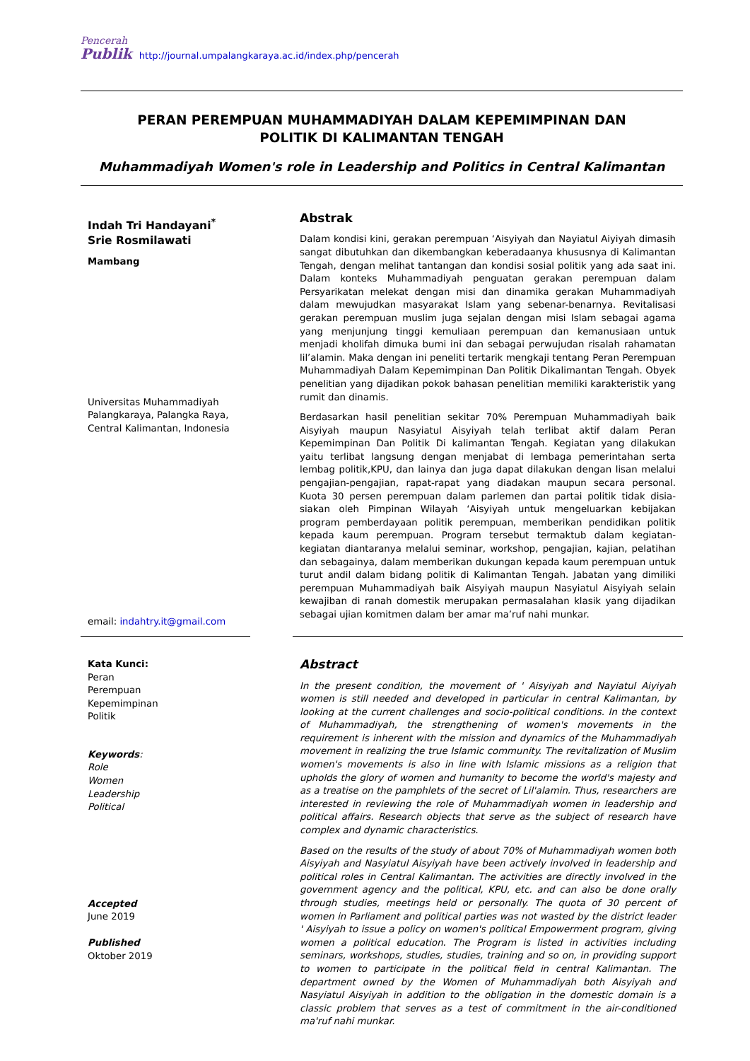Pencerah
Publik http://journal.umpalangkaraya.ac.id/index.php/pencerah
PERAN PEREMPUAN MUHAMMADIYAH DALAM KEPEMIMPINAN DAN
POLITIK DI KALIMANTAN TENGAH
Muhammadiyah Women's role in Leadership and Politics in Central Kalimantan
Indah Tri Handayani<sup>*</sup>
Srie Rosmilawati
Mambang
Universitas Muhammadiyah Palangkaraya, Palangka Raya, Central Kalimantan, Indonesia
email: indahtry.it@gmail.com
Abstrak
Dalam kondisi kini, gerakan perempuan ‘Aisyiyah dan Nayiatul Aiyiyah dimasih sangat dibutuhkan dan dikembangkan keberadaanya khususnya di Kalimantan Tengah, dengan melihat tantangan dan kondisi sosial politik yang ada saat ini. Dalam konteks Muhammadiyah penguatan gerakan perempuan dalam Persyarikatan melekat dengan misi dan dinamika gerakan Muhammadiyah dalam mewujudkan masyarakat Islam yang sebenar-benarnya. Revitalisasi gerakan perempuan muslim juga sejalan dengan misi Islam sebagai agama yang menjunjung tinggi kemuliaan perempuan dan kemanusiaan untuk menjadi kholifah dimuka bumi ini dan sebagai perwujudan risalah rahamatan lil’alamin. Maka dengan ini peneliti tertarik mengkaji tentang Peran Perempuan Muhammadiyah Dalam Kepemimpinan Dan Politik Dikalimantan Tengah. Obyek penelitian yang dijadikan pokok bahasan penelitian memiliki karakteristik yang rumit dan dinamis.
Berdasarkan hasil penelitian sekitar 70% Perempuan Muhammadiyah baik Aisyiyah maupun Nasyiatul Aisyiyah telah terlibat aktif dalam Peran Kepemimpinan Dan Politik Di kalimantan Tengah. Kegiatan yang dilakukan yaitu terlibat langsung dengan menjabat di lembaga pemerintahan serta lembag politik,KPU, dan lainya dan juga dapat dilakukan dengan lisan melalui pengajian-pengajian, rapat-rapat yang diadakan maupun secara personal. Kuota 30 persen perempuan dalam parlemen dan partai politik tidak disia-siakan oleh Pimpinan Wilayah ‘Aisyiyah untuk mengeluarkan kebijakan program pemberdayaan politik perempuan, memberikan pendidikan politik kepada kaum perempuan. Program tersebut termaktub dalam kegiatan-kegiatan diantaranya melalui seminar, workshop, pengajian, kajian, pelatihan dan sebagainya, dalam memberikan dukungan kepada kaum perempuan untuk turut andil dalam bidang politik di Kalimantan Tengah. Jabatan yang dimiliki perempuan Muhammadiyah baik Aisyiyah maupun Nasyiatul Aisyiyah selain kewajiban di ranah domestik merupakan permasalahan klasik yang dijadikan sebagai ujian komitmen dalam ber amar ma’ruf nahi munkar.
Kata Kunci:
Peran
Perempuan
Kepemimpinan
Politik
Keywords:
Role
Women
Leadership
Political
Accepted
June 2019
Published
Oktober 2019
Abstract
In the present condition, the movement of ' Aisyiyah and Nayiatul Aiyiyah women is still needed and developed in particular in central Kalimantan, by looking at the current challenges and socio-political conditions. In the context of Muhammadiyah, the strengthening of women's movements in the requirement is inherent with the mission and dynamics of the Muhammadiyah movement in realizing the true Islamic community. The revitalization of Muslim women's movements is also in line with Islamic missions as a religion that upholds the glory of women and humanity to become the world's majesty and as a treatise on the pamphlets of the secret of Lil'alamin. Thus, researchers are interested in reviewing the role of Muhammadiyah women in leadership and political affairs. Research objects that serve as the subject of research have complex and dynamic characteristics.
Based on the results of the study of about 70% of Muhammadiyah women both Aisyiyah and Nasyiatul Aisyiyah have been actively involved in leadership and political roles in Central Kalimantan. The activities are directly involved in the government agency and the political, KPU, etc. and can also be done orally through studies, meetings held or personally. The quota of 30 percent of women in Parliament and political parties was not wasted by the district leader ' Aisyiyah to issue a policy on women's political Empowerment program, giving women a political education. The Program is listed in activities including seminars, workshops, studies, studies, training and so on, in providing support to women to participate in the political field in central Kalimantan. The department owned by the Women of Muhammadiyah both Aisyiyah and Nasyiatul Aisyiyah in addition to the obligation in the domestic domain is a classic problem that serves as a test of commitment in the air-conditioned ma'ruf nahi munkar.